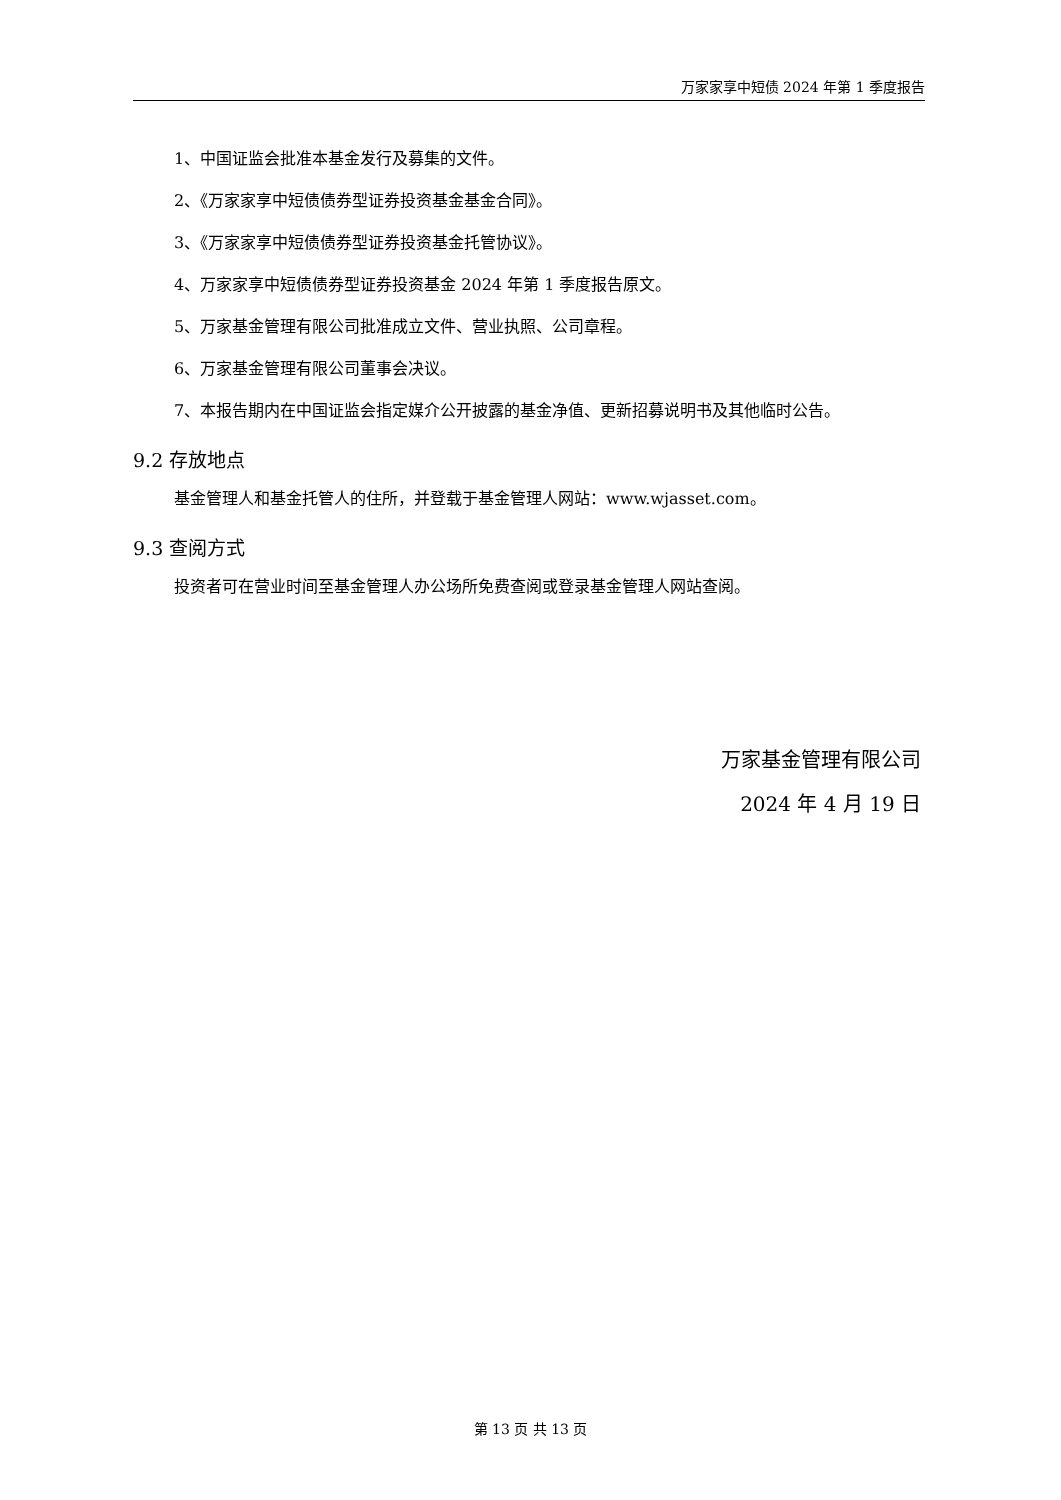万家家享中短债 2024 年第 1 季度报告
1、中国证监会批准本基金发行及募集的文件。
2、《万家家享中短债债券型证券投资基金基金合同》。
3、《万家家享中短债债券型证券投资基金托管协议》。
4、万家家享中短债债券型证券投资基金 2024 年第 1 季度报告原文。
5、万家基金管理有限公司批准成立文件、营业执照、公司章程。
6、万家基金管理有限公司董事会决议。
7、本报告期内在中国证监会指定媒介公开披露的基金净值、更新招募说明书及其他临时公告。
9.2 存放地点
基金管理人和基金托管人的住所，并登载于基金管理人网站：www.wjasset.com。
9.3 查阅方式
投资者可在营业时间至基金管理人办公场所免费查阅或登录基金管理人网站查阅。
万家基金管理有限公司
2024 年 4 月 19 日
第 13 页 共 13 页